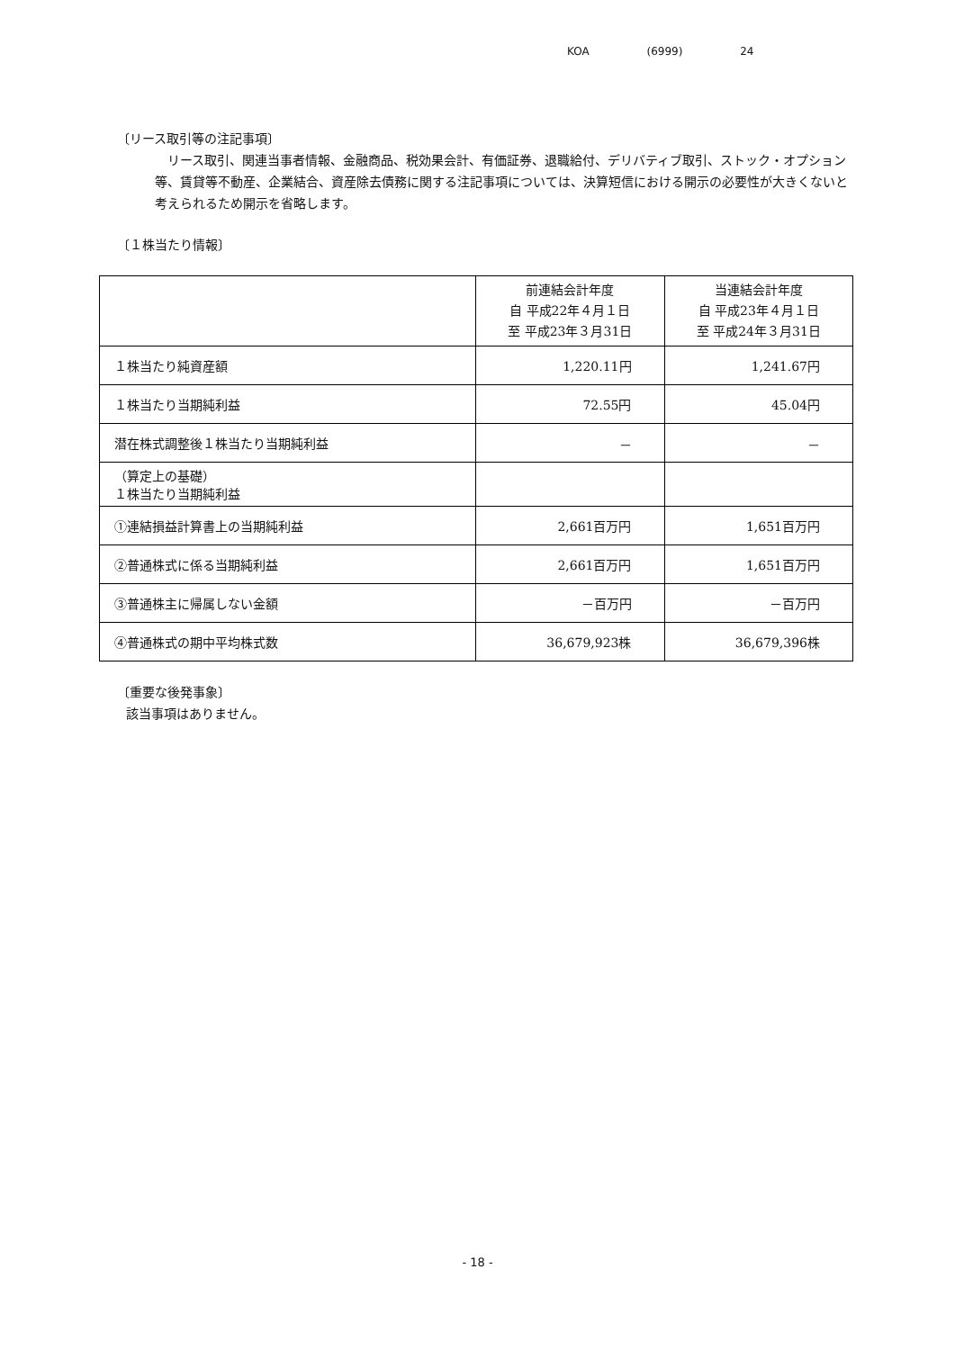KOA (6999) 24
〔リース取引等の注記事項〕
リース取引、関連当事者情報、金融商品、税効果会計、有価証券、退職給付、デリバティブ取引、ストック・オプション等、賃貸等不動産、企業結合、資産除去債務に関する注記事項については、決算短信における開示の必要性が大きくないと考えられるため開示を省略します。
〔１株当たり情報〕
| | 前連結会計年度 自 平成22年４月１日 至 平成23年３月31日 | 当連結会計年度 自 平成23年４月１日 至 平成24年３月31日 |
| --- | --- | --- |
| １株当たり純資産額 | 1,220.11円 | 1,241.67円 |
| １株当たり当期純利益 | 72.55円 | 45.04円 |
| 潜在株式調整後１株当たり当期純利益 | － | － |
| （算定上の基礎） １株当たり当期純利益 | | |
| ①連結損益計算書上の当期純利益 | 2,661百万円 | 1,651百万円 |
| ②普通株式に係る当期純利益 | 2,661百万円 | 1,651百万円 |
| ③普通株主に帰属しない金額 | －百万円 | －百万円 |
| ④普通株式の期中平均株式数 | 36,679,923株 | 36,679,396株 |
〔重要な後発事象〕
該当事項はありません。
- 18 -